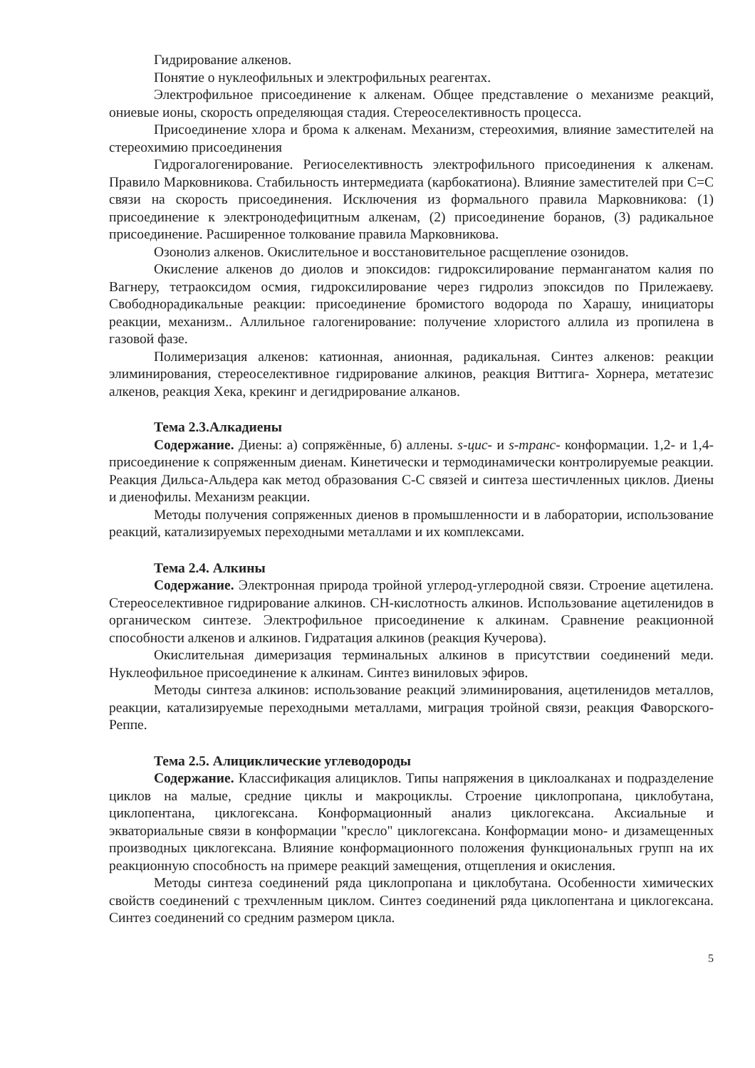Гидрирование алкенов.
Понятие о нуклеофильных и электрофильных реагентах.
Электрофильное присоединение к алкенам. Общее представление о механизме реакций, ониевые ионы, скорость определяющая стадия. Стереоселективность процесса.
Присоединение хлора и брома к алкенам. Механизм, стереохимия, влияние заместителей на стереохимию присоединения
Гидрогалогенирование. Региоселективность электрофильного присоединения к алкенам. Правило Марковникова. Стабильность интермедиата (карбокатиона). Влияние заместителей при С=С связи на скорость присоединения. Исключения из формального правила Марковникова: (1) присоединение к электронодефицитным алкенам, (2) присоединение боранов, (3) радикальное присоединение. Расширенное толкование правила Марковникова.
Озонолиз алкенов. Окислительное и восстановительное расщепление озонидов.
Окисление алкенов до диолов и эпоксидов: гидроксилирование перманганатом калия по Вагнеру, тетраоксидом осмия, гидроксилирование через гидролиз эпоксидов по Прилежаеву. Свободнорадикальные реакции: присоединение бромистого водорода по Харашу, инициаторы реакции, механизм.. Аллильное галогенирование: получение хлористого аллила из пропилена в газовой фазе.
Полимеризация алкенов: катионная, анионная, радикальная. Синтез алкенов: реакции элиминирования, стереоселективное гидрирование алкинов, реакция Виттига- Хорнера, метатезис алкенов, реакция Хека, крекинг и дегидрирование алканов.
Тема 2.3.Алкадиены
Содержание. Диены: а) сопряжённые, б) аллены. s-цис- и s-транс- конформации. 1,2- и 1,4- присоединение к сопряженным диенам. Кинетически и термодинамически контролируемые реакции. Реакция Дильса-Альдера как метод образования С-С связей и синтеза шестичленных циклов. Диены и диенофилы. Механизм реакции.
Методы получения сопряженных диенов в промышленности и в лаборатории, использование реакций, катализируемых переходными металлами и их комплексами.
Тема 2.4. Алкины
Содержание. Электронная природа тройной углерод-углеродной связи. Строение ацетилена. Стереоселективное гидрирование алкинов. СН-кислотность алкинов. Использование ацетиленидов в органическом синтезе. Электрофильное присоединение к алкинам. Сравнение реакционной способности алкенов и алкинов. Гидратация алкинов (реакция Кучерова).
Окислительная димеризация терминальных алкинов в присутствии соединений меди. Нуклеофильное присоединение к алкинам. Синтез виниловых эфиров.
Методы синтеза алкинов: использование реакций элиминирования, ацетиленидов металлов, реакции, катализируемые переходными металлами, миграция тройной связи, реакция Фаворского-Реппе.
Тема 2.5. Алициклические углеводороды
Содержание. Классификация алициклов. Типы напряжения в циклоалканах и подразделение циклов на малые, средние циклы и макроциклы. Строение циклопропана, циклобутана, циклопентана, циклогексана. Конформационный анализ циклогексана. Аксиальные и экваториальные связи в конформации "кресло" циклогексана. Конформации моно- и дизамещенных производных циклогексана. Влияние конформационного положения функциональных групп на их реакционную способность на примере реакций замещения, отщепления и окисления.
Методы синтеза соединений ряда циклопропана и циклобутана. Особенности химических свойств соединений с трехчленным циклом. Синтез соединений ряда циклопентана и циклогексана. Синтез соединений со средним размером цикла.
5